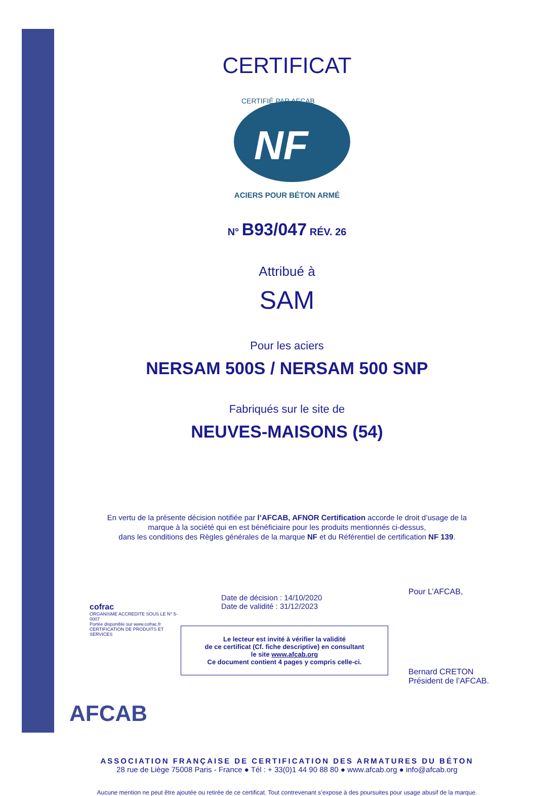CERTIFICAT
CERTIFIÉ PAR AFCAB
NF
ACIERS POUR BÉTON ARMÉ
N° B93/047 RÉV. 26
Attribué à
SAM
Pour les aciers
NERSAM 500S / NERSAM 500 SNP
Fabriqués sur le site de
NEUVES-MAISONS (54)
En vertu de la présente décision notifiée par l’AFCAB, AFNOR Certification accorde le droit d’usage de la
marque à la société qui en est bénéficiaire pour les produits mentionnés ci-dessus,
dans les conditions des Règles générales de la marque NF et du Référentiel de certification NF 139.
cofrac
ORGANISME ACCREDITE SOUS LE N° 5-0007
Portée disponible sur www.cofrac.fr
CERTIFICATION DE PRODUITS ET SERVICES
Date de décision : 14/10/2020
Date de validité : 31/12/2023
Le lecteur est invité à vérifier la validité
de ce certificat (Cf. fiche descriptive) en consultant
le site www.afcab.org
Ce document contient 4 pages y compris celle-ci.
Pour L’AFCAB,
Bernard CRETON
Président de l’AFCAB.
AFCAB
ASSOCIATION FRANÇAISE DE CERTIFICATION DES ARMATURES DU BÉTON
28 rue de Liège 75008 Paris - France ● Tél : + 33(0)1 44 90 88 80 ● www.afcab.org ● info@afcab.org
Aucune mention ne peut être ajoutée ou retirée de ce certificat. Tout contrevenant s’expose à des poursuites pour usage abusif de la marque.